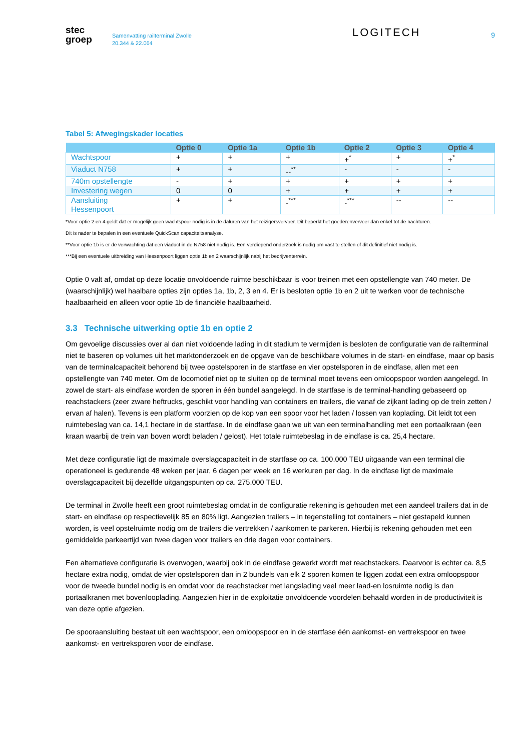stec
groep
Samenvatting railterminal Zwolle
20.344 & 22.064
LOGITECH
9
Tabel 5: Afwegingskader locaties
| | Optie 0 | Optie 1a | Optie 1b | Optie 2 | Optie 3 | Optie 4 |
| --- | --- | --- | --- | --- | --- | --- |
| Wachtspoor | + | + | + | +<sup>*</sup> | + | +<sup>*</sup> |
| Viaduct N758 | + | + | --<sup>**</sup> | - | - | - |
| 740m opstellengte | - | + | + | + | + | + |
| Investering wegen | 0 | 0 | + | + | + | + |
| Aansluiting Hessenpoort | + | + | -<sup>***</sup> | -<sup>***</sup> | -- | -- |
*Voor optie 2 en 4 geldt dat er mogelijk geen wachtspoor nodig is in de daluren van het reizigersvervoer. Dit beperkt het goederenvervoer dan enkel tot de nachturen.
Dit is nader te bepalen in een eventuele QuickScan capaciteitsanalyse.
**Voor optie 1b is er de verwachting dat een viaduct in de N758 niet nodig is. Een verdiepend onderzoek is nodig om vast te stellen of dit definitief niet nodig is.
***Bij een eventuele uitbreiding van Hessenpoort liggen optie 1b en 2 waarschijnlijk nabij het bedrijventerrein.
Optie 0 valt af, omdat op deze locatie onvoldoende ruimte beschikbaar is voor treinen met een opstellengte van 740 meter. De (waarschijnlijk) wel haalbare opties zijn opties 1a, 1b, 2, 3 en 4. Er is besloten optie 1b en 2 uit te werken voor de technische haalbaarheid en alleen voor optie 1b de financiële haalbaarheid.
3.3 Technische uitwerking optie 1b en optie 2
Om gevoelige discussies over al dan niet voldoende lading in dit stadium te vermijden is besloten de configuratie van de railterminal niet te baseren op volumes uit het marktonderzoek en de opgave van de beschikbare volumes in de start- en eindfase, maar op basis van de terminalcapaciteit behorend bij twee opstelsporen in de startfase en vier opstelsporen in de eindfase, allen met een opstellengte van 740 meter. Om de locomotief niet op te sluiten op de terminal moet tevens een omloopspoor worden aangelegd. In zowel de start- als eindfase worden de sporen in één bundel aangelegd. In de startfase is de terminal-handling gebaseerd op reachstackers (zeer zware heftrucks, geschikt voor handling van containers en trailers, die vanaf de zijkant lading op de trein zetten / ervan af halen). Tevens is een platform voorzien op de kop van een spoor voor het laden / lossen van koplading. Dit leidt tot een ruimtebeslag van ca. 14,1 hectare in de startfase. In de eindfase gaan we uit van een terminalhandling met een portaalkraan (een kraan waarbij de trein van boven wordt beladen / gelost). Het totale ruimtebeslag in de eindfase is ca. 25,4 hectare.
Met deze configuratie ligt de maximale overslagcapaciteit in de startfase op ca. 100.000 TEU uitgaande van een terminal die operationeel is gedurende 48 weken per jaar, 6 dagen per week en 16 werkuren per dag. In de eindfase ligt de maximale overslagcapaciteit bij dezelfde uitgangspunten op ca. 275.000 TEU.
De terminal in Zwolle heeft een groot ruimtebeslag omdat in de configuratie rekening is gehouden met een aandeel trailers dat in de start- en eindfase op respectievelijk 85 en 80% ligt. Aangezien trailers – in tegenstelling tot containers – niet gestapeld kunnen worden, is veel opstelruimte nodig om de trailers die vertrekken / aankomen te parkeren. Hierbij is rekening gehouden met een gemiddelde parkeertijd van twee dagen voor trailers en drie dagen voor containers.
Een alternatieve configuratie is overwogen, waarbij ook in de eindfase gewerkt wordt met reachstackers. Daarvoor is echter ca. 8,5 hectare extra nodig, omdat de vier opstelsporen dan in 2 bundels van elk 2 sporen komen te liggen zodat een extra omloopspoor voor de tweede bundel nodig is en omdat voor de reachstacker met langslading veel meer laad-en losruimte nodig is dan portaalkranen met bovenlooplading. Aangezien hier in de exploitatie onvoldoende voordelen behaald worden in de productiviteit is van deze optie afgezien.
De spooraansluiting bestaat uit een wachtspoor, een omloopspoor en in de startfase één aankomst- en vertrekspoor en twee aankomst- en vertreksporen voor de eindfase.